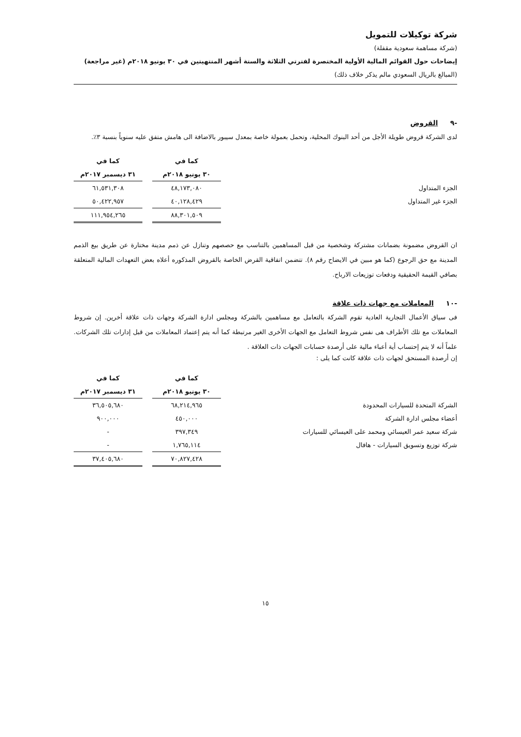شركة توكيلات للتمويل
(شركة مساهمة سعودية مقفلة)
إيضاحات حول القوائم المالية الأولية المختصرة لفترتي الثلاثة والستة أشهر المنتهيتين في ٣٠ يونيو ٢٠١٨م (غير مراجعة)
(المبالغ بالريال السعودي مالم يذكر خلاف ذلك)
-٩ القروض
لدى الشركة قروض طويلة الأجل من أحد البنوك المحلية، وتحمل بعمولة خاصة بمعدل سيبور بالاضافة الى هامش متفق عليه سنوياً بنسبة ٣٪.
| | كما في | | كما في |
| --- | --- | --- | --- |
| | ٣٠ يونيو ٢٠١٨م | | ٣١ ديسمبر ٢٠١٧م |
| الجزء المتداول | ٤٨,١٧٣,٠٨٠ | | ٦١,٥٣١,٣٠٨ |
| الجزء غير المتداول | ٤٠,١٢٨,٤٢٩ | | ٥٠,٤٢٢,٩٥٧ |
| | ٨٨,٣٠١,٥٠٩ | | ١١١,٩٥٤,٢٦٥ |
ان القروض مضمونة بضمانات مشتركة وشخصية من قبل المساهمين بالتناسب مع حصصهم وتنازل عن ذمم مدينة مختارة عن طريق بيع الذمم المدينة مع حق الرجوع (كما هو مبين في الايضاح رقم ٨). تتضمن اتفاقية القرض الخاصة بالقروض المذكوره أعلاه بعض التعهدات المالية المتعلقة بصافي القيمة الحقيقية ودفعات توزيعات الارباح.
-١٠ المعاملات مع جهات ذات علاقة
فى سياق الأعمال التجارية العادية تقوم الشركة بالتعامل مع مساهمين بالشركة ومجلس ادارة الشركة وجهات ذات علاقة أخرين. إن شروط المعاملات مع تلك الأطراف هى نفس شروط التعامل مع الجهات الأخرى الغير مرتبطة كما أنه يتم إعتماد المعاملات من قبل إدارات تلك الشركات. علماً أنه لا يتم إحتساب أية أعباء مالية على أرصدة حسابات الجهات ذات العلاقة .
إن أرصدة المستحق لجهات ذات علاقة كانت كما يلى :
| | كما في | | كما في |
| --- | --- | --- | --- |
| | ٣٠ يونيو ٢٠١٨م | | ٣١ ديسمبر ٢٠١٧م |
| الشركة المتحدة للسيارات المحدودة | ٦٨,٢١٤,٩٦٥ | | ٣٦,٥٠٥,٦٨٠ |
| أعضاء مجلس ادارة الشركة | ٤٥٠,٠٠٠ | | ٩٠٠,٠٠٠ |
| شركة سعيد عمر العيسائي ومحمد على العيسائي للسيارات | ٣٩٧,٣٤٩ | | - |
| شركة توزيع وتسويق السيارات - هافال | ١,٧٦٥,١١٤ | | - |
| | ٧٠,٨٢٧,٤٢٨ | | ٣٧,٤٠٥,٦٨٠ |
١٥